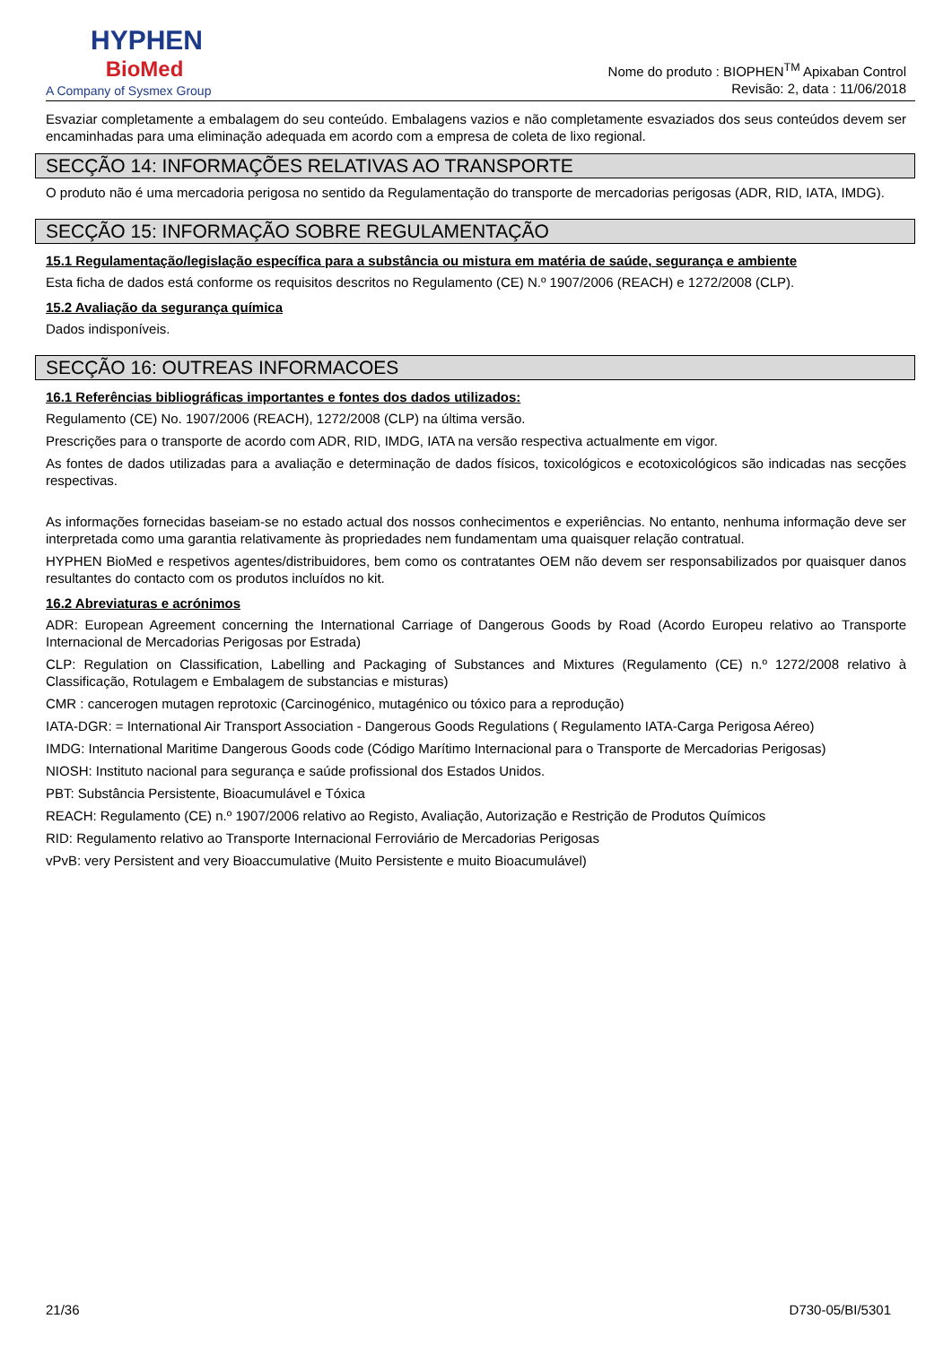HYPHEN
BioMed
A Company of Sysmex Group
Nome do produto : BIOPHEN<sup>TM</sup> Apixaban Control
Revisão: 2, data : 11/06/2018
Esvaziar completamente a embalagem do seu conteúdo. Embalagens vazios e não completamente esvaziados dos seus conteúdos devem ser encaminhadas para uma eliminação adequada em acordo com a empresa de coleta de lixo regional.
SECÇÃO 14: INFORMAÇÕES RELATIVAS AO TRANSPORTE
O produto não é uma mercadoria perigosa no sentido da Regulamentação do transporte de mercadorias perigosas (ADR, RID, IATA, IMDG).
SECÇÃO 15: INFORMAÇÃO SOBRE REGULAMENTAÇÃO
15.1 Regulamentação/legislação específica para a substância ou mistura em matéria de saúde, segurança e ambiente
Esta ficha de dados está conforme os requisitos descritos no Regulamento (CE) N.º 1907/2006 (REACH) e 1272/2008 (CLP).
15.2 Avaliação da segurança química
Dados indisponíveis.
SECÇÃO 16: OUTREAS INFORMACOES
16.1 Referências bibliográficas importantes e fontes dos dados utilizados:
Regulamento (CE) No. 1907/2006 (REACH), 1272/2008 (CLP) na última versão.
Prescrições para o transporte de acordo com ADR, RID, IMDG, IATA na versão respectiva actualmente em vigor.
As fontes de dados utilizadas para a avaliação e determinação de dados físicos, toxicológicos e ecotoxicológicos são indicadas nas secções respectivas.
As informações fornecidas baseiam-se no estado actual dos nossos conhecimentos e experiências. No entanto, nenhuma informação deve ser interpretada como uma garantia relativamente às propriedades nem fundamentam uma quaisquer relação contratual.
HYPHEN BioMed e respetivos agentes/distribuidores, bem como os contratantes OEM não devem ser responsabilizados por quaisquer danos resultantes do contacto com os produtos incluídos no kit.
16.2 Abreviaturas e acrónimos
ADR: European Agreement concerning the International Carriage of Dangerous Goods by Road (Acordo Europeu relativo ao Transporte Internacional de Mercadorias Perigosas por Estrada)
CLP: Regulation on Classification, Labelling and Packaging of Substances and Mixtures (Regulamento (CE) n.º 1272/2008 relativo à Classificação, Rotulagem e Embalagem de substancias e misturas)
CMR : cancerogen mutagen reprotoxic (Carcinogénico, mutagénico ou tóxico para a reprodução)
IATA-DGR: = International Air Transport Association - Dangerous Goods Regulations ( Regulamento IATA-Carga Perigosa Aéreo)
IMDG: International Maritime Dangerous Goods code (Código Marítimo Internacional para o Transporte de Mercadorias Perigosas)
NIOSH: Instituto nacional para segurança e saúde profissional dos Estados Unidos.
PBT: Substância Persistente, Bioacumulável e Tóxica
REACH: Regulamento (CE) n.º 1907/2006 relativo ao Registo, Avaliação, Autorização e Restrição de Produtos Químicos
RID: Regulamento relativo ao Transporte Internacional Ferroviário de Mercadorias Perigosas
vPvB: very Persistent and very Bioaccumulative (Muito Persistente e muito Bioacumulável)
21/36 D730-05/BI/5301